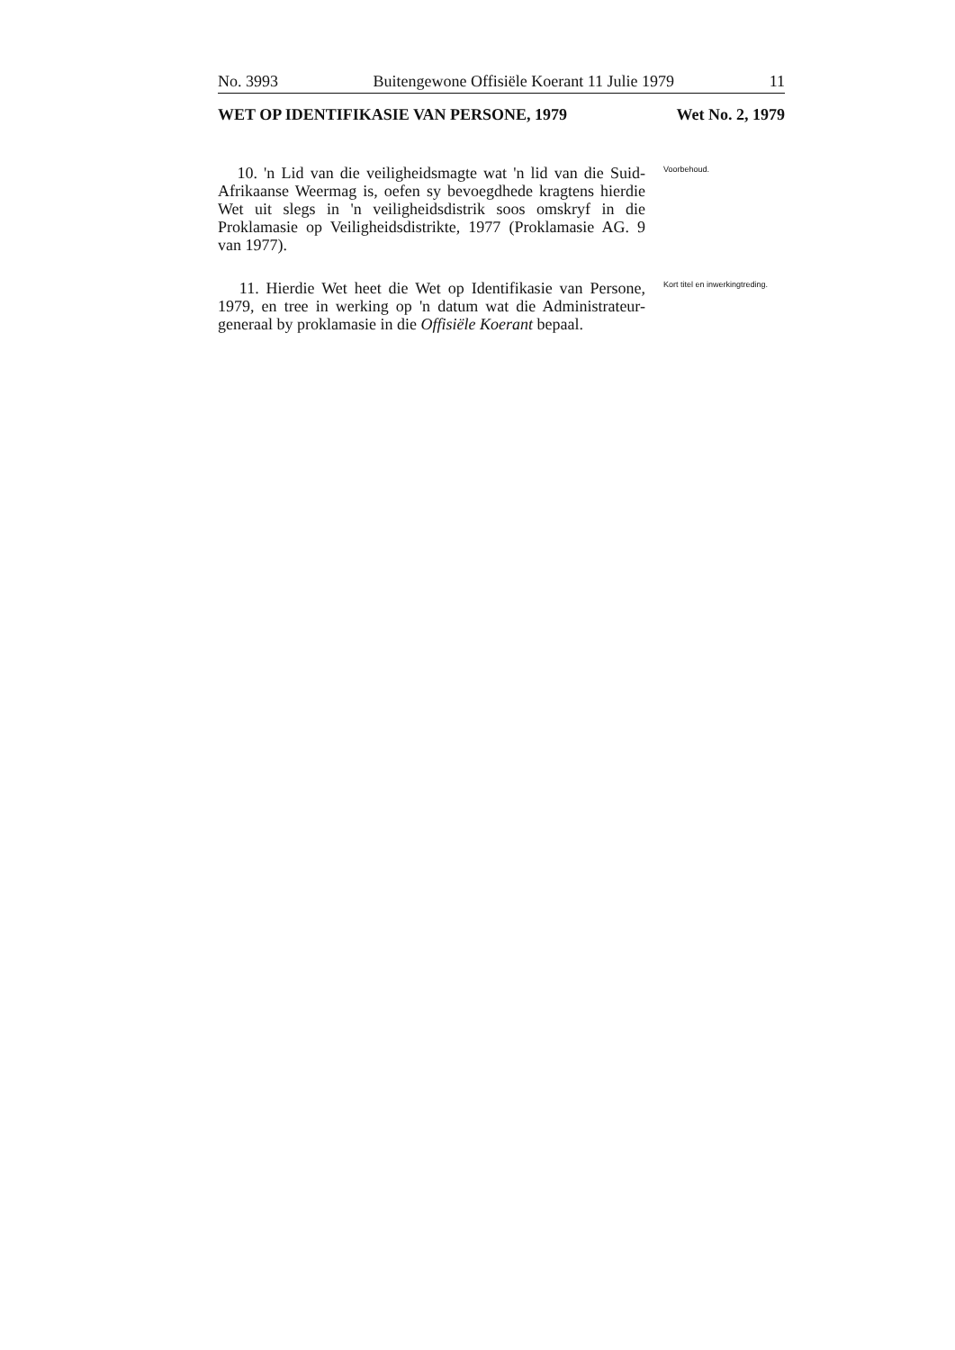No. 3993 Buitengewone Offisiële Koerant 11 Julie 1979 11
WET OP IDENTIFIKASIE VAN PERSONE, 1979 Wet No. 2, 1979
10. 'n Lid van die veiligheidsmagte wat 'n lid van die Suid-Afrikaanse Weermag is, oefen sy bevoegdhede kragtens hierdie Wet uit slegs in 'n veiligheidsdistrik soos omskryf in die Proklamasie op Veiligheidsdistrikte, 1977 (Proklamasie AG. 9 van 1977).
Voorbehoud.
11. Hierdie Wet heet die Wet op Identifikasie van Persone, 1979, en tree in werking op 'n datum wat die Administrateur-generaal by proklamasie in die Offisiële Koerant bepaal.
Kort titel en inwerkingtreding.